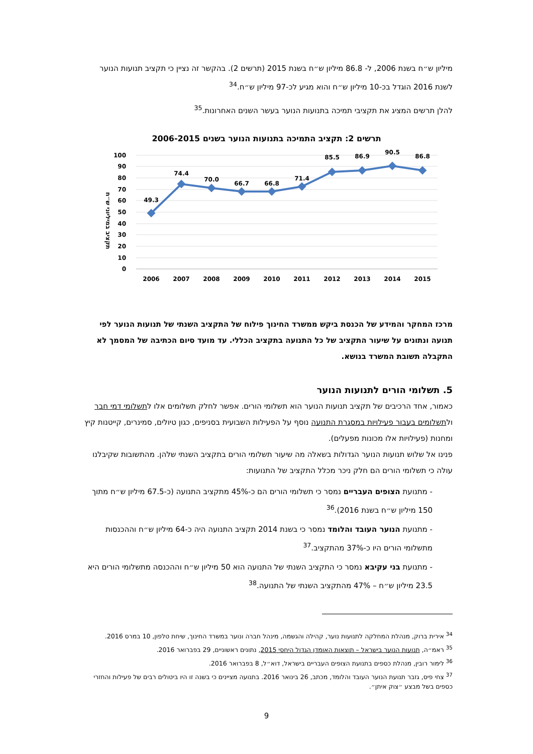מיליון ש״ח בשנת 2006, ל- 86.8 מיליון ש״ח בשנת 2015 (תרשים 2). בהקשר זה נציין כי תקציב תנועות הנוער לשנת 2016 הוגדל בכ-10 מיליון ש״ח והוא מגיע לכ-97 מיליון ש״ח.<sup>34</sup>
להלן תרשים המציג את תקציבי תמיכה בתנועות הנוער בעשר השנים האחרונות.<sup>35</sup>
תרשים 2: תקציב התמיכה בתנועות הנוער בשנים 2006-2015
תקציב במיליוני ש״ח
100
90
80
70
60
50
40
30
20
10
0
49.3
74.4
70.0
66.7
66.8
71.4
85.5
86.9
90.5
86.8
2006
2007
2008
2009
2010
2011
2012
2013
2014
2015
מרכז המחקר והמידע של הכנסת ביקש ממשרד החינוך פילוח של התקציב השנתי של תנועות הנוער לפי תנועה ונתונים על שיעור התקציב של כל התנועה בתקציב הכללי. עד מועד סיום הכתיבה של המסמך לא התקבלה תשובת המשרד בנושא.
5. תשלומי הורים לתנועות הנוער
כאמור, אחד הרכיבים של תקציב תנועות הנוער הוא תשלומי הורים. אפשר לחלק תשלומים אלו לתשלומי דמי חבר ולתשלומים בעבור פעילויות במסגרת התנועה נוסף על הפעילות השבועית בסניפים, כגון טיולים, סמינרים, קייטנות קיץ ומחנות (פעילויות אלו מכונות מפעלים).
פנינו אל שלוש תנועות הנוער הגדולות בשאלה מה שיעור תשלומי הורים בתקציב השנתי שלהן. מהתשובות שקיבלנו עולה כי תשלומי הורים הם חלק ניכר מכלל התקציב של התנועות:
- מתנועת הצופים העבריים נמסר כי תשלומי הורים הם כ-45% מתקציב התנועה (כ-67.5 מיליון ש״ח מתוך 150 מיליון ש״ח בשנת 2016).<sup>36</sup>
- מתנועת הנוער העובד והלומד נמסר כי בשנת 2014 תקציב התנועה היה כ-64 מיליון ש״ח וההכנסות מתשלומי הורים היו כ-37% מהתקציב.<sup>37</sup>
- מתנועת בני עקיבא נמסר כי התקציב השנתי של התנועה הוא 50 מיליון ש״ח וההכנסה מתשלומי הורים היא 23.5 מיליון ש״ח – 47% מהתקציב השנתי של התנועה.<sup>38</sup>
<sup>34</sup> אירית ברוק, מנהלת המחלקה לתנועות נוער, קהילה והגשמה, מינהל חברה ונוער במשרד החינוך, שיחת טלפון, 10 במרס 2016.
<sup>35</sup> ראמ״ה, תנועות הנוער בישראל – תוצאות האומדן הגדול היחסי 2015, נתונים ראשוניים, 29 בפברואר 2016.
<sup>36</sup> לימור רובין, מנהלת כספים בתנועת הצופים העבריים בישראל, דוא״ל, 8 בפברואר 2016.
<sup>37</sup> צחי פיס, גזבר תנועת הנוער העובד והלומד, מכתב, 26 בינואר 2016. בתנועה מציינים כי בשנה זו היו ביטולים רבים של פעילות והחזרי כספים בשל מבצע ״צוק איתן״.
9